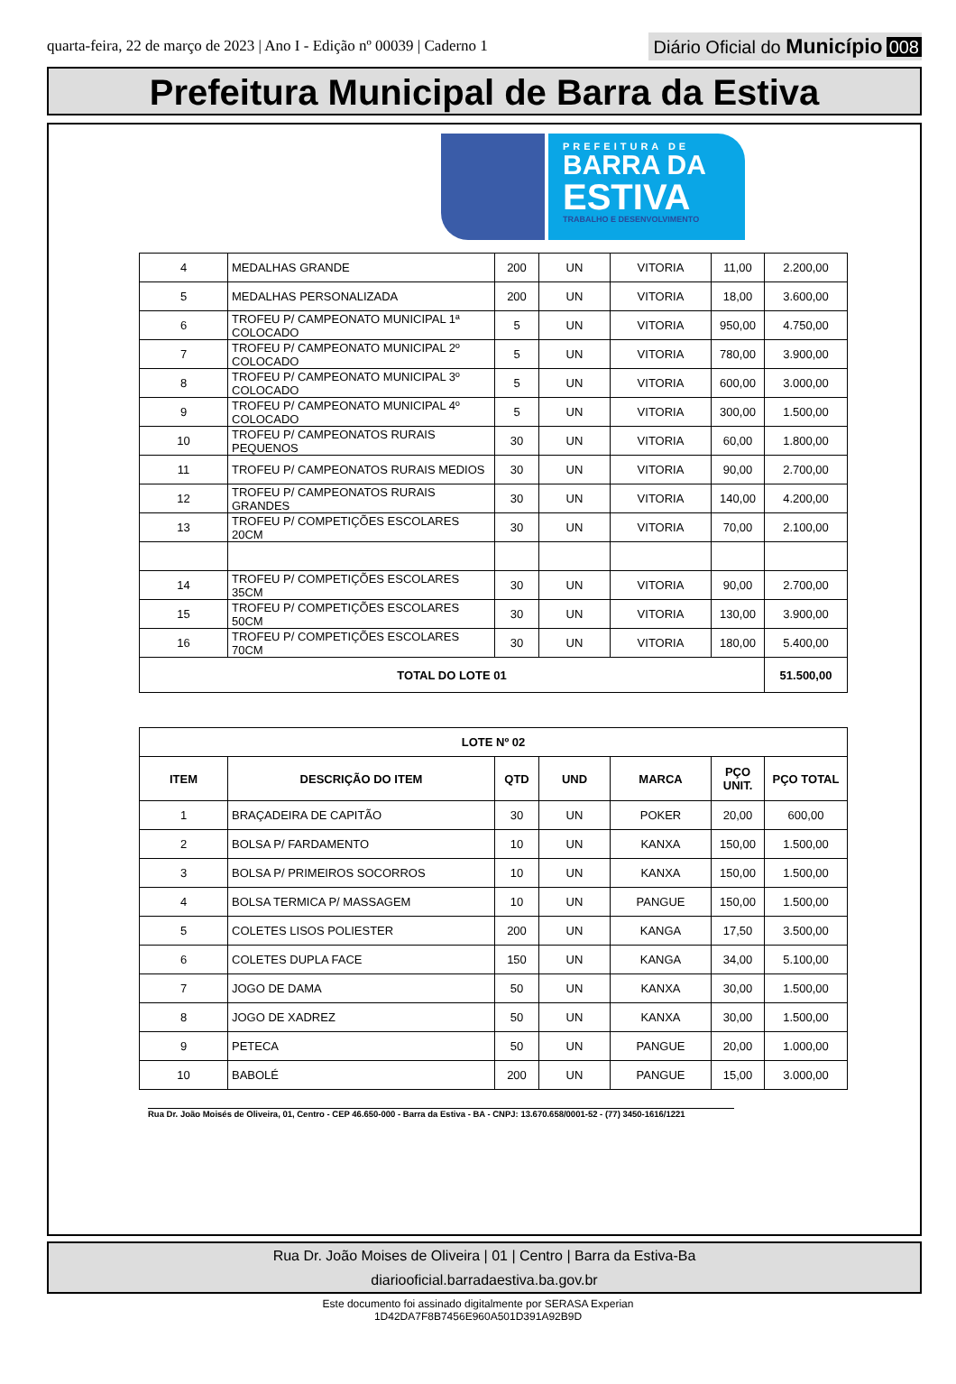quarta-feira, 22 de março de 2023 | Ano I - Edição nº 00039 | Caderno 1
Diário Oficial do Município 008
Prefeitura Municipal de Barra da Estiva
PREFEITURA DE
BARRA DA
ESTIVA
TRABALHO E DESENVOLVIMENTO
| 4 | MEDALHAS GRANDE | 200 | UN | VITORIA | 11,00 | 2.200,00 |
| 5 | MEDALHAS PERSONALIZADA | 200 | UN | VITORIA | 18,00 | 3.600,00 |
| 6 | TROFEU P/ CAMPEONATO MUNICIPAL 1ª COLOCADO | 5 | UN | VITORIA | 950,00 | 4.750,00 |
| 7 | TROFEU P/ CAMPEONATO MUNICIPAL 2º COLOCADO | 5 | UN | VITORIA | 780,00 | 3.900,00 |
| 8 | TROFEU P/ CAMPEONATO MUNICIPAL 3º COLOCADO | 5 | UN | VITORIA | 600,00 | 3.000,00 |
| 9 | TROFEU P/ CAMPEONATO MUNICIPAL 4º COLOCADO | 5 | UN | VITORIA | 300,00 | 1.500,00 |
| 10 | TROFEU P/ CAMPEONATOS RURAIS PEQUENOS | 30 | UN | VITORIA | 60,00 | 1.800,00 |
| 11 | TROFEU P/ CAMPEONATOS RURAIS MEDIOS | 30 | UN | VITORIA | 90,00 | 2.700,00 |
| 12 | TROFEU P/ CAMPEONATOS RURAIS GRANDES | 30 | UN | VITORIA | 140,00 | 4.200,00 |
| 13 | TROFEU P/ COMPETIÇÕES ESCOLARES 20CM | 30 | UN | VITORIA | 70,00 | 2.100,00 |
| 14 | TROFEU P/ COMPETIÇÕES ESCOLARES 35CM | 30 | UN | VITORIA | 90,00 | 2.700,00 |
| 15 | TROFEU P/ COMPETIÇÕES ESCOLARES 50CM | 30 | UN | VITORIA | 130,00 | 3.900,00 |
| 16 | TROFEU P/ COMPETIÇÕES ESCOLARES 70CM | 30 | UN | VITORIA | 180,00 | 5.400,00 |
| TOTAL DO LOTE 01 | | | | | | 51.500,00 |
| LOTE Nº 02 | | | | | | |
| --- | --- | --- | --- | --- | --- | --- |
| ITEM | DESCRIÇÃO DO ITEM | QTD | UND | MARCA | PÇO UNIT. | PÇO TOTAL |
| 1 | BRAÇADEIRA DE CAPITÃO | 30 | UN | POKER | 20,00 | 600,00 |
| 2 | BOLSA P/ FARDAMENTO | 10 | UN | KANXA | 150,00 | 1.500,00 |
| 3 | BOLSA P/ PRIMEIROS SOCORROS | 10 | UN | KANXA | 150,00 | 1.500,00 |
| 4 | BOLSA TERMICA P/ MASSAGEM | 10 | UN | PANGUE | 150,00 | 1.500,00 |
| 5 | COLETES LISOS POLIESTER | 200 | UN | KANGA | 17,50 | 3.500,00 |
| 6 | COLETES DUPLA FACE | 150 | UN | KANGA | 34,00 | 5.100,00 |
| 7 | JOGO DE DAMA | 50 | UN | KANXA | 30,00 | 1.500,00 |
| 8 | JOGO DE XADREZ | 50 | UN | KANXA | 30,00 | 1.500,00 |
| 9 | PETECA | 50 | UN | PANGUE | 20,00 | 1.000,00 |
| 10 | BABOLÉ | 200 | UN | PANGUE | 15,00 | 3.000,00 |
Rua Dr. João Moisés de Oliveira, 01, Centro - CEP 46.650-000 - Barra da Estiva - BA - CNPJ: 13.670.658/0001-52 - (77) 3450-1616/1221
Rua Dr. João Moises de Oliveira | 01 | Centro | Barra da Estiva-Ba
diariooficial.barradaestiva.ba.gov.br
Este documento foi assinado digitalmente por SERASA Experian
1D42DA7F8B7456E960A501D391A92B9D